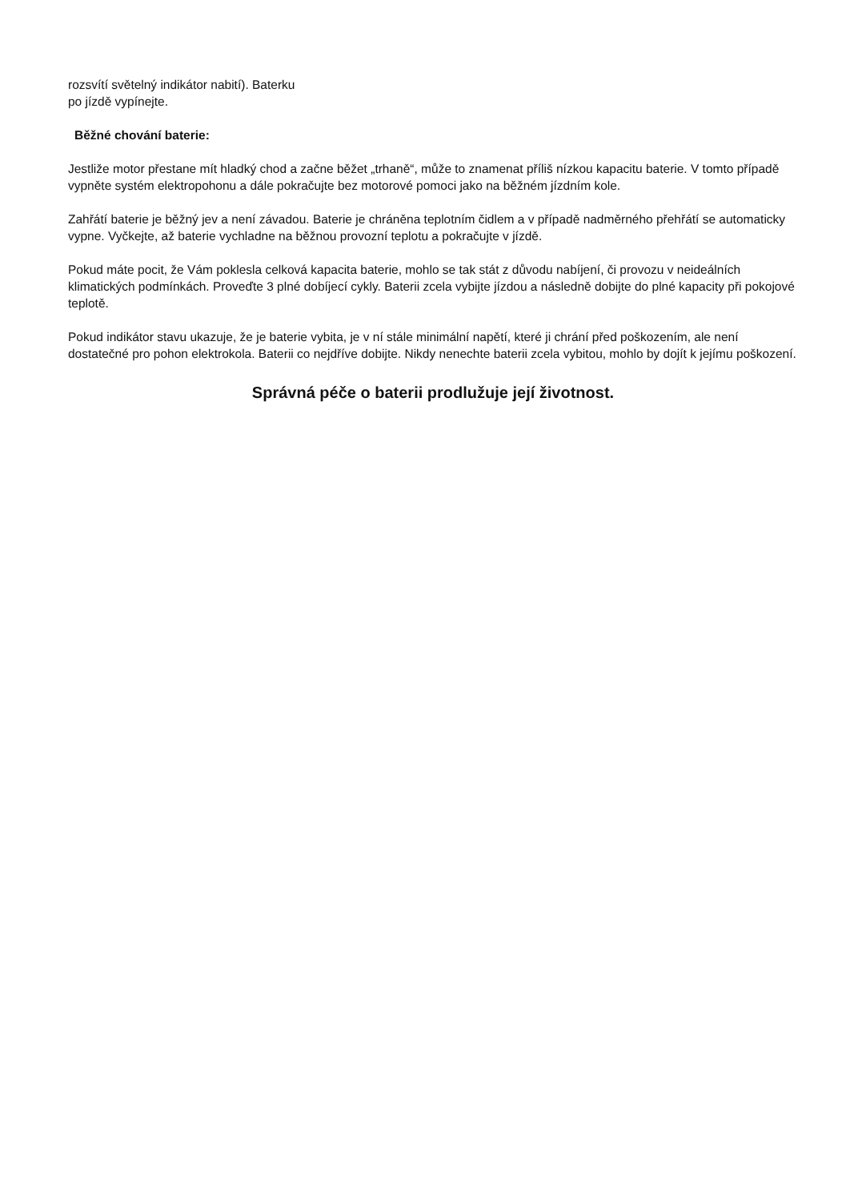rozsvítí světelný indikátor nabití). Baterku
po jízdě vypínejte.
Běžné chování baterie:
Jestliže motor přestane mít hladký chod a začne běžet „trhaně“, může to znamenat příliš nízkou kapacitu baterie. V tomto případě vypněte systém elektropohonu a dále pokračujte bez motorové pomoci jako na běžném jízdním kole.
Zahřátí baterie je běžný jev a není závadou. Baterie je chráněna teplotním čidlem a v případě nadměrného přehřátí se automaticky vypne. Vyčkejte, až baterie vychladne na běžnou provozní teplotu a pokračujte v jízdě.
Pokud máte pocit, že Vám poklesla celková kapacita baterie, mohlo se tak stát z důvodu nabíjení, či provozu v neideálních klimatických podmínkách. Proveďte 3 plné dobíjecí cykly. Baterii zcela vybijte jízdou a následně dobijte do plné kapacity při pokojové teplotě.
Pokud indikátor stavu ukazuje, že je baterie vybita, je v ní stále minimální napětí, které ji chrání před poškozením, ale není dostatečné pro pohon elektrokola. Baterii co nejdříve dobijte. Nikdy nenechte baterii zcela vybitou, mohlo by dojít k jejímu poškození.
Správná péče o baterii prodlužuje její životnost.